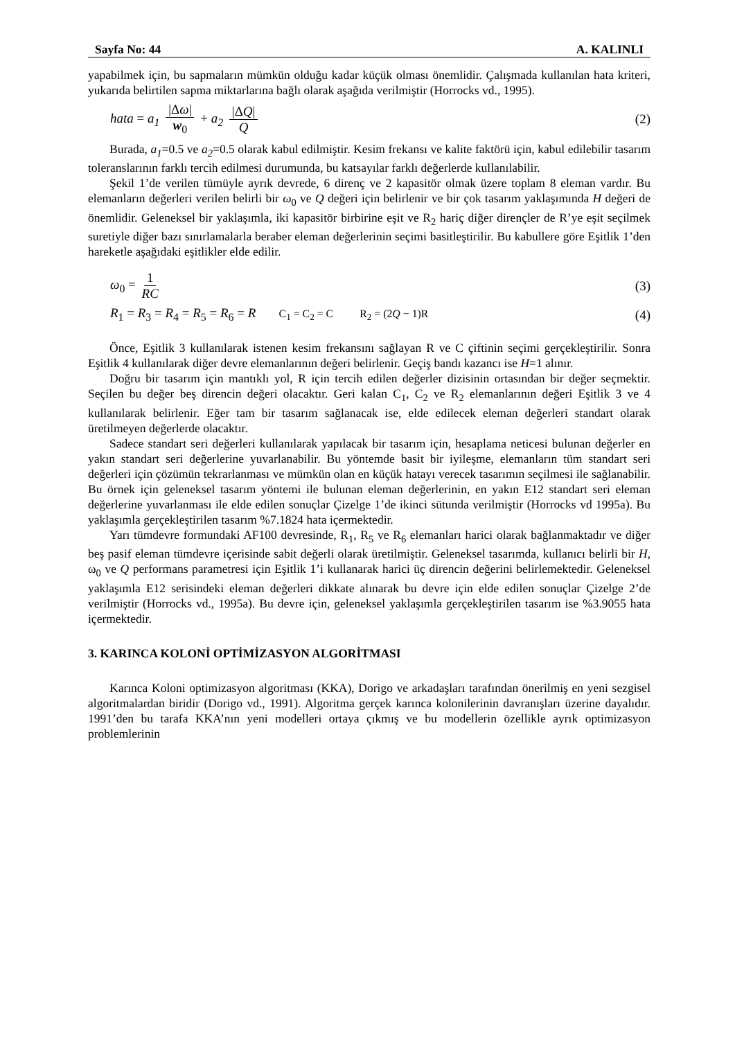Sayfa No: 44 A. KALINLI
yapabilmek için, bu sapmaların mümkün olduğu kadar küçük olması önemlidir. Çalışmada kullanılan hata kriteri, yukarıda belirtilen sapma miktarlarına bağlı olarak aşağıda verilmiştir (Horrocks vd., 1995).
hata = a<sub>1</sub> |Δω| w<sub>0</sub> + a<sub>2</sub> |ΔQ| Q (2)
Burada, a<sub>1</sub>=0.5 ve a<sub>2</sub>=0.5 olarak kabul edilmiştir. Kesim frekansı ve kalite faktörü için, kabul edilebilir tasarım toleranslarının farklı tercih edilmesi durumunda, bu katsayılar farklı değerlerde kullanılabilir.
Şekil 1’de verilen tümüyle ayrık devrede, 6 direnç ve 2 kapasitör olmak üzere toplam 8 eleman vardır. Bu elemanların değerleri verilen belirli bir ω<sub>0</sub> ve Q değeri için belirlenir ve bir çok tasarım yaklaşımında H değeri de önemlidir. Geleneksel bir yaklaşımla, iki kapasitör birbirine eşit ve R<sub>2</sub> hariç diğer dirençler de R’ye eşit seçilmek suretiyle diğer bazı sınırlamalarla beraber eleman değerlerinin seçimi basitleştirilir. Bu kabullere göre Eşitlik 1’den hareketle aşağıdaki eşitlikler elde edilir.
ω<sub>0</sub> = 1 RC (3)
R<sub>1</sub> = R<sub>3</sub> = R<sub>4</sub> = R<sub>5</sub> = R<sub>6</sub> = R C<sub>1</sub> = C<sub>2</sub> = C R<sub>2</sub> = (2Q − 1)R (4)
Önce, Eşitlik 3 kullanılarak istenen kesim frekansını sağlayan R ve C çiftinin seçimi gerçekleştirilir. Sonra Eşitlik 4 kullanılarak diğer devre elemanlarının değeri belirlenir. Geçiş bandı kazancı ise H=1 alınır.
Doğru bir tasarım için mantıklı yol, R için tercih edilen değerler dizisinin ortasından bir değer seçmektir. Seçilen bu değer beş direncin değeri olacaktır. Geri kalan C<sub>1</sub>, C<sub>2</sub> ve R<sub>2</sub> elemanlarının değeri Eşitlik 3 ve 4 kullanılarak belirlenir. Eğer tam bir tasarım sağlanacak ise, elde edilecek eleman değerleri standart olarak üretilmeyen değerlerde olacaktır.
Sadece standart seri değerleri kullanılarak yapılacak bir tasarım için, hesaplama neticesi bulunan değerler en yakın standart seri değerlerine yuvarlanabilir. Bu yöntemde basit bir iyileşme, elemanların tüm standart seri değerleri için çözümün tekrarlanması ve mümkün olan en küçük hatayı verecek tasarımın seçilmesi ile sağlanabilir. Bu örnek için geleneksel tasarım yöntemi ile bulunan eleman değerlerinin, en yakın E12 standart seri eleman değerlerine yuvarlanması ile elde edilen sonuçlar Çizelge 1’de ikinci sütunda verilmiştir (Horrocks vd 1995a). Bu yaklaşımla gerçekleştirilen tasarım %7.1824 hata içermektedir.
Yarı tümdevre formundaki AF100 devresinde, R<sub>1</sub>, R<sub>5</sub> ve R<sub>6</sub> elemanları harici olarak bağlanmaktadır ve diğer beş pasif eleman tümdevre içerisinde sabit değerli olarak üretilmiştir. Geleneksel tasarımda, kullanıcı belirli bir H, ω<sub>0</sub> ve Q performans parametresi için Eşitlik 1’i kullanarak harici üç direncin değerini belirlemektedir. Geleneksel yaklaşımla E12 serisindeki eleman değerleri dikkate alınarak bu devre için elde edilen sonuçlar Çizelge 2’de verilmiştir (Horrocks vd., 1995a). Bu devre için, geleneksel yaklaşımla gerçekleştirilen tasarım ise %3.9055 hata içermektedir.
3. KARINCA KOLONİ OPTİMİZASYON ALGORİTMASI
Karınca Koloni optimizasyon algoritması (KKA), Dorigo ve arkadaşları tarafından önerilmiş en yeni sezgisel algoritmalardan biridir (Dorigo vd., 1991). Algoritma gerçek karınca kolonilerinin davranışları üzerine dayalıdır. 1991’den bu tarafa KKA’nın yeni modelleri ortaya çıkmış ve bu modellerin özellikle ayrık optimizasyon problemlerinin